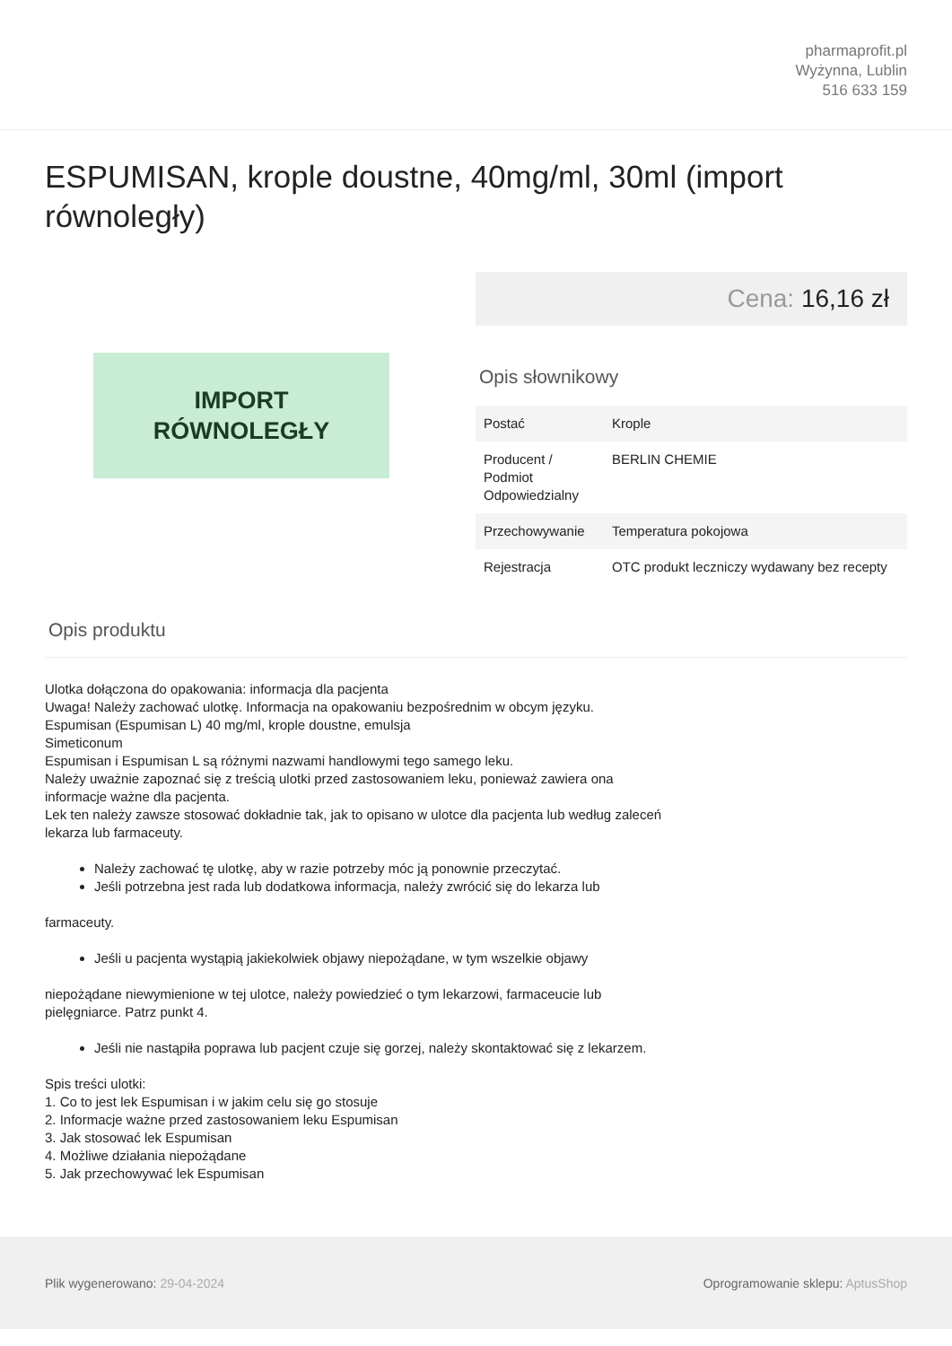pharmaprofit.pl
Wyżynna, Lublin
516 633 159
ESPUMISAN, krople doustne, 40mg/ml, 30ml (import równoległy)
IMPORT
RÓWNOLEGŁY
Cena: 16,16 zł
Opis słownikowy
| Postać | Krople |
| Producent / Podmiot Odpowiedzialny | BERLIN CHEMIE |
| Przechowywanie | Temperatura pokojowa |
| Rejestracja | OTC produkt leczniczy wydawany bez recepty |
Opis produktu
Ulotka dołączona do opakowania: informacja dla pacjenta
Uwaga! Należy zachować ulotkę. Informacja na opakowaniu bezpośrednim w obcym języku.
Espumisan (Espumisan L) 40 mg/ml, krople doustne, emulsja
Simeticonum
Espumisan i Espumisan L są różnymi nazwami handlowymi tego samego leku.
Należy uważnie zapoznać się z treścią ulotki przed zastosowaniem leku, ponieważ zawiera ona
informacje ważne dla pacjenta.
Lek ten należy zawsze stosować dokładnie tak, jak to opisano w ulotce dla pacjenta lub według zaleceń
lekarza lub farmaceuty.
Należy zachować tę ulotkę, aby w razie potrzeby móc ją ponownie przeczytać.
Jeśli potrzebna jest rada lub dodatkowa informacja, należy zwrócić się do lekarza lub
farmaceuty.
Jeśli u pacjenta wystąpią jakiekolwiek objawy niepożądane, w tym wszelkie objawy
niepożądane niewymienione w tej ulotce, należy powiedzieć o tym lekarzowi, farmaceucie lub
pielęgniarce. Patrz punkt 4.
Jeśli nie nastąpiła poprawa lub pacjent czuje się gorzej, należy skontaktować się z lekarzem.
Spis treści ulotki:
1. Co to jest lek Espumisan i w jakim celu się go stosuje
2. Informacje ważne przed zastosowaniem leku Espumisan
3. Jak stosować lek Espumisan
4. Możliwe działania niepożądane
5. Jak przechowywać lek Espumisan
Plik wygenerowano: 29-04-2024
Oprogramowanie sklepu: AptusShop